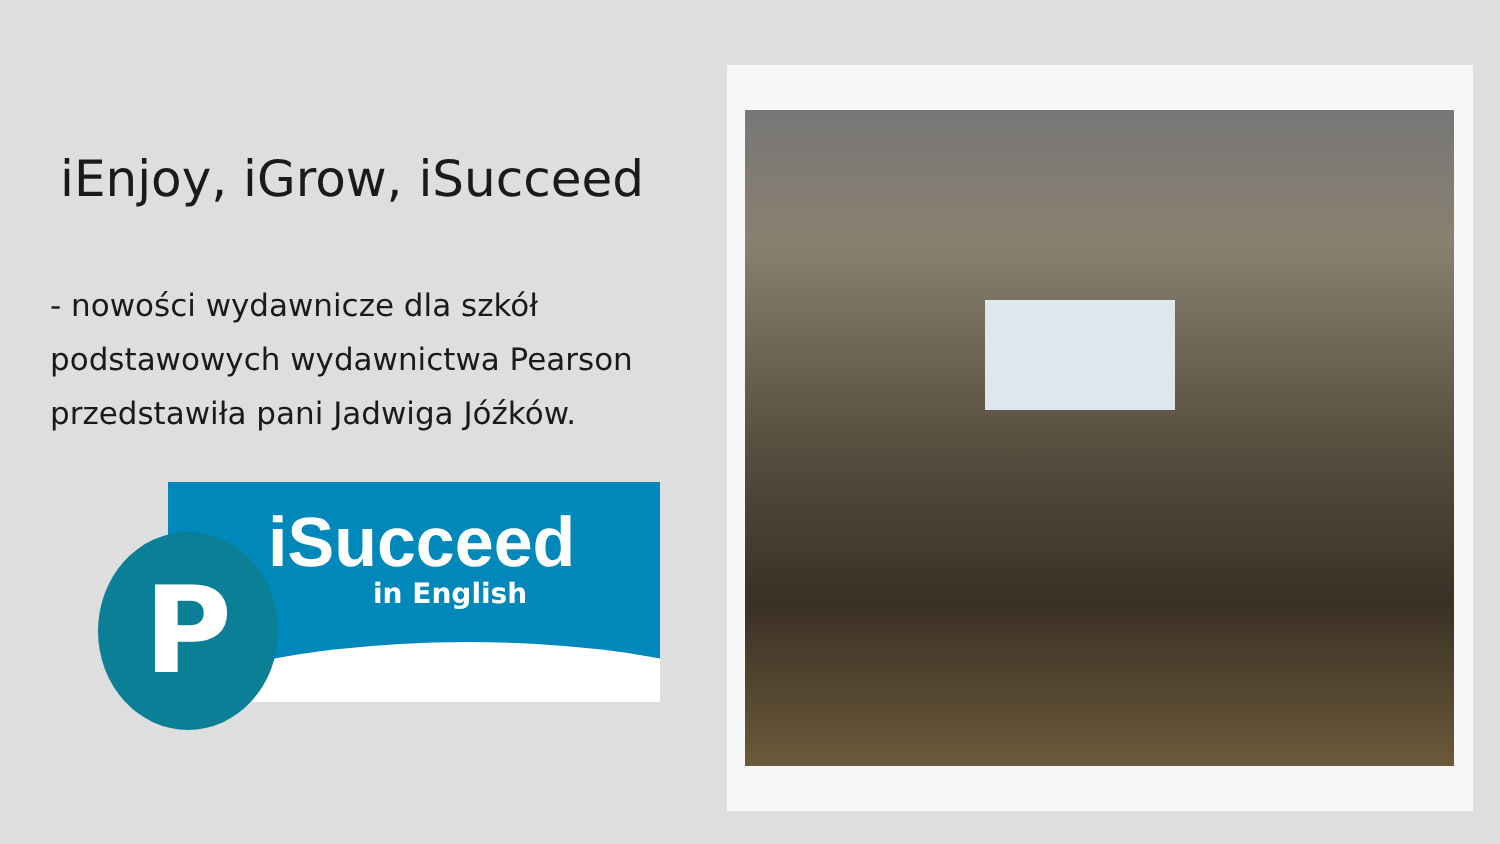iEnjoy, iGrow, iSucceed
- nowości wydawnicze dla szkół podstawowych wydawnictwa Pearson przedstawiła pani Jadwiga Jóźków.
iSucceed
in English
P